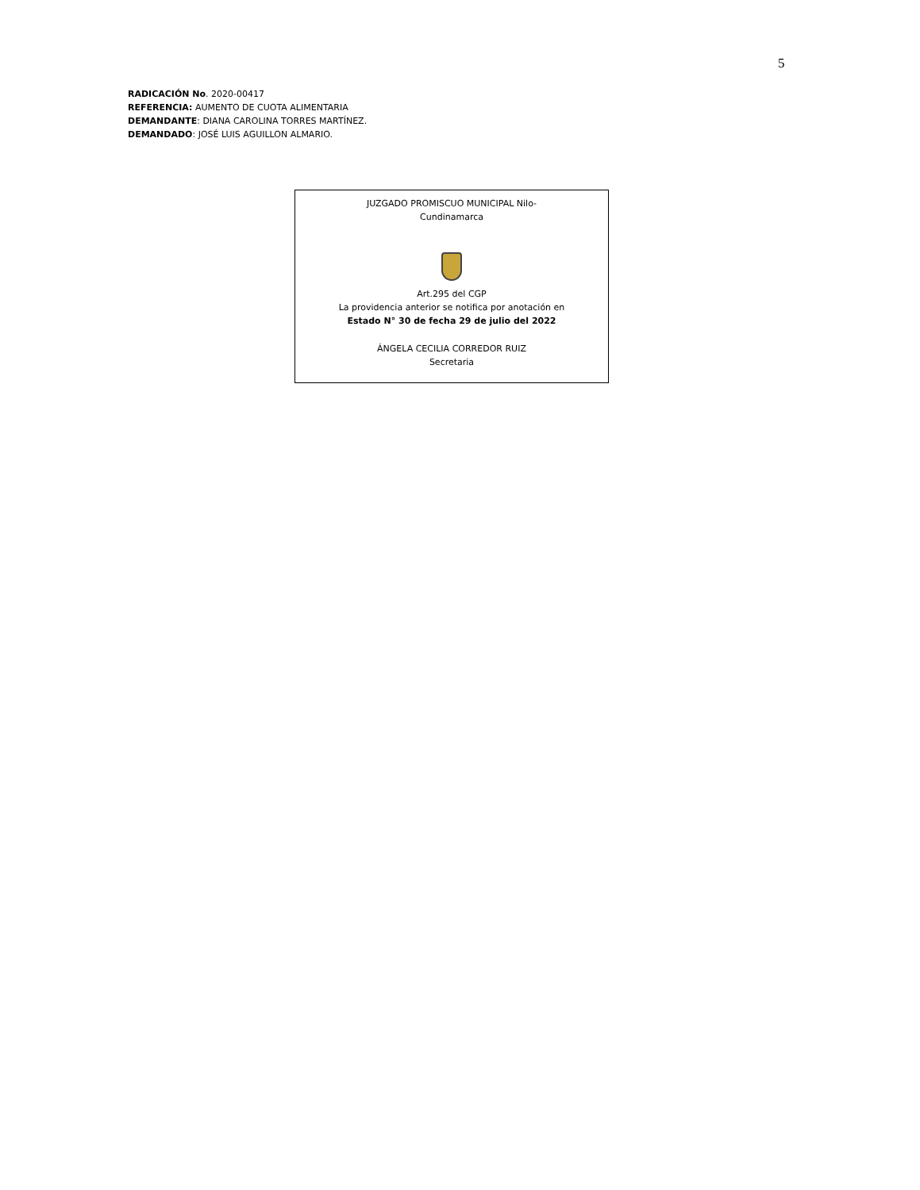5
RADICACIÓN No. 2020-00417
REFERENCIA: AUMENTO DE CUOTA ALIMENTARIA
DEMANDANTE: DIANA CAROLINA TORRES MARTÍNEZ.
DEMANDADO: JOSÉ LUIS AGUILLON ALMARIO.
JUZGADO PROMISCUO MUNICIPAL Nilo-
Cundinamarca
Art.295 del CGP
La providencia anterior se notifica por anotación en
Estado N° 30 de fecha 29 de julio del 2022
ÁNGELA CECILIA CORREDOR RUIZ
Secretaria